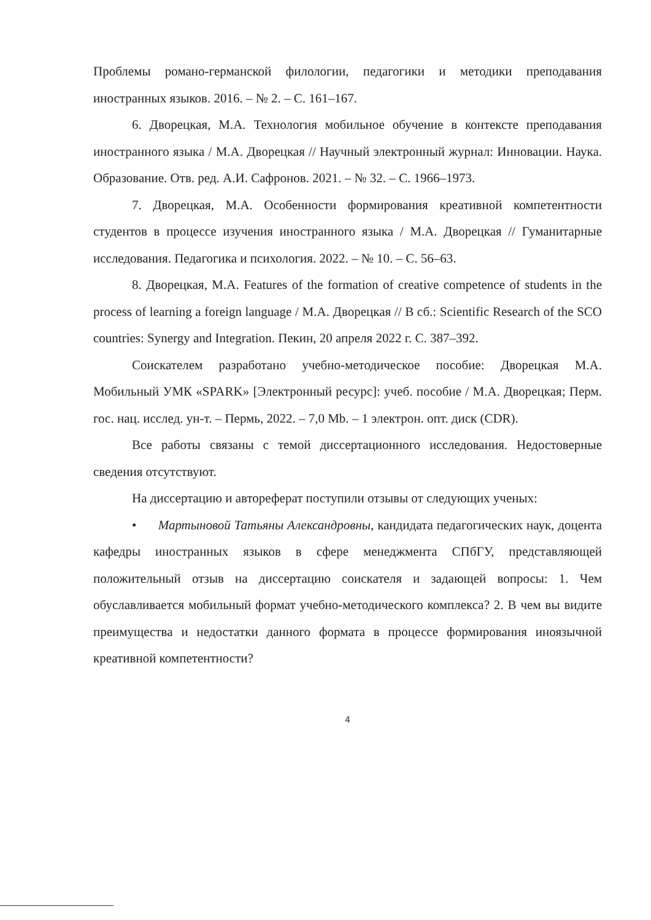Проблемы романо-германской филологии, педагогики и методики преподавания иностранных языков. 2016. – № 2. – С. 161–167.
6. Дворецкая, М.А. Технология мобильное обучение в контексте преподавания иностранного языка / М.А. Дворецкая // Научный электронный журнал: Инновации. Наука. Образование. Отв. ред. А.И. Сафронов. 2021. – № 32. – С. 1966–1973.
7. Дворецкая, М.А. Особенности формирования креативной компетентности студентов в процессе изучения иностранного языка / М.А. Дворецкая // Гуманитарные исследования. Педагогика и психология. 2022. – № 10. – С. 56–63.
8. Дворецкая, М.А. Features of the formation of creative competence of students in the process of learning a foreign language / М.А. Дворецкая // В сб.: Scientific Research of the SCO countries: Synergy and Integration. Пекин, 20 апреля 2022 г. С. 387–392.
Соискателем разработано учебно-методическое пособие: Дворецкая М.А. Мобильный УМК «SPARK» [Электронный ресурс]: учеб. пособие / М.А. Дворецкая; Перм. гос. нац. исслед. ун-т. – Пермь, 2022. – 7,0 Mb. – 1 электрон. опт. диск (CDR).
Все работы связаны с темой диссертационного исследования. Недостоверные сведения отсутствуют.
На диссертацию и автореферат поступили отзывы от следующих ученых:
• Мартыновой Татьяны Александровны, кандидата педагогических наук, доцента кафедры иностранных языков в сфере менеджмента СПбГУ, представляющей положительный отзыв на диссертацию соискателя и задающей вопросы: 1. Чем обуславливается мобильный формат учебно-методического комплекса? 2. В чем вы видите преимущества и недостатки данного формата в процессе формирования иноязычной креативной компетентности?
4